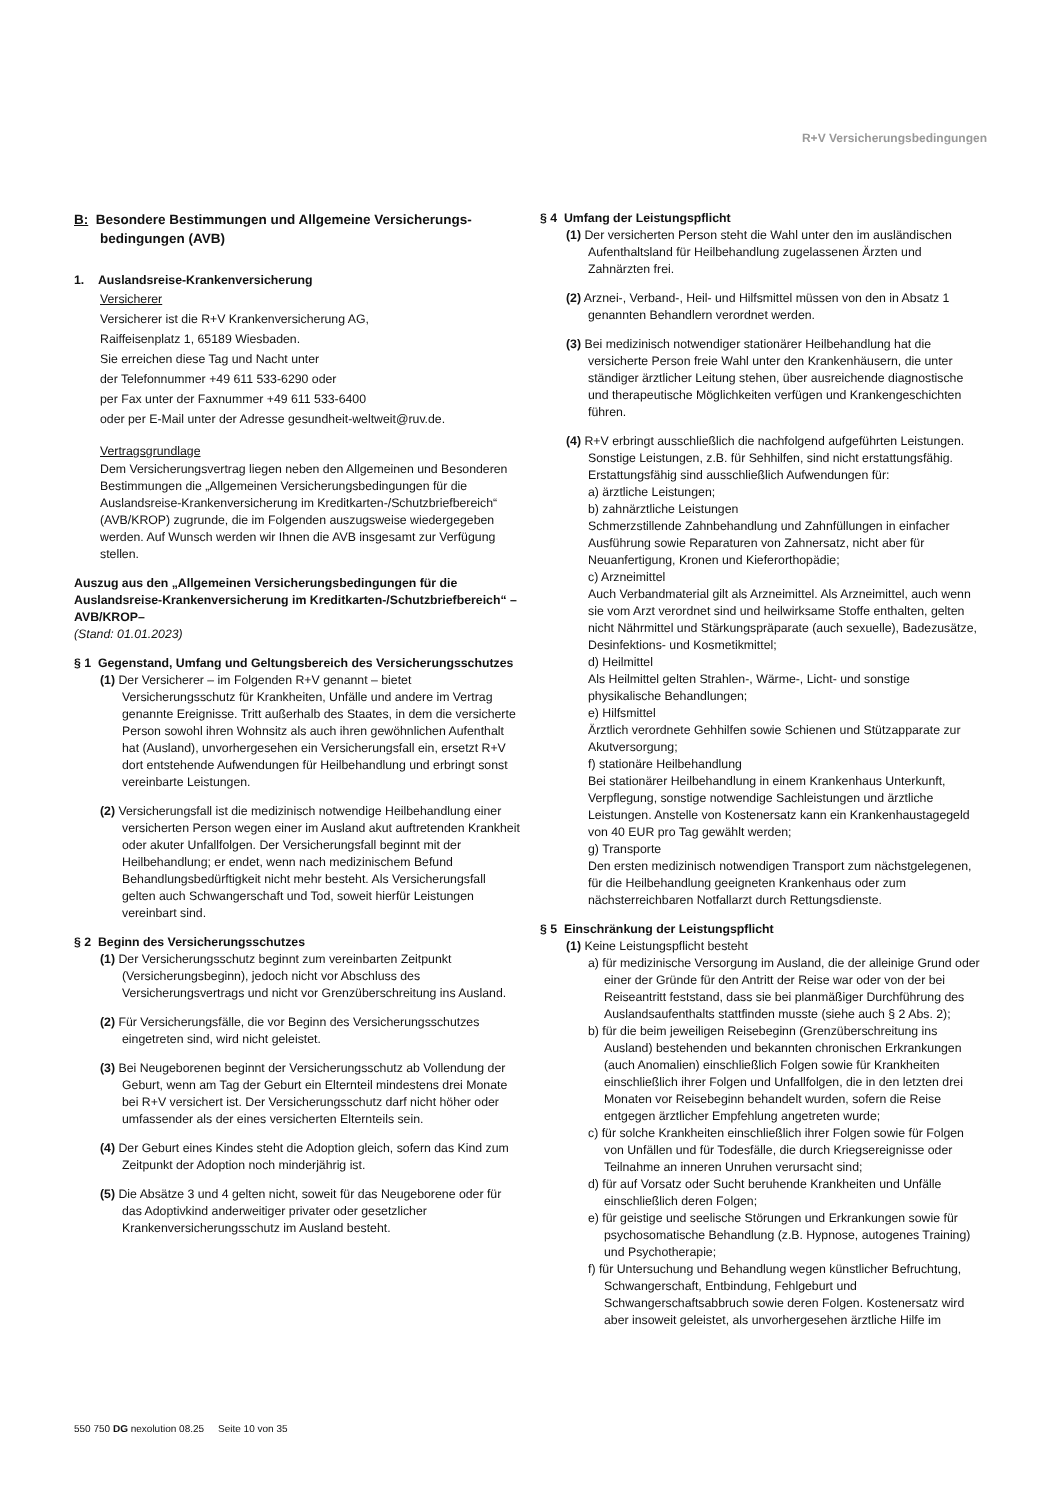R+V Versicherungsbedingungen
B: Besondere Bestimmungen und Allgemeine Versicherungs­bedingungen (AVB)
1. Auslandsreise-Krankenversicherung
Versicherer
Versicherer ist die R+V Krankenversicherung AG,
Raiffeisenplatz 1, 65189 Wiesbaden.
Sie erreichen diese Tag und Nacht unter
der Telefonnummer +49 611 533-6290 oder
per Fax unter der Faxnummer +49 611 533-6400
oder per E-Mail unter der Adresse gesundheit-weltweit@ruv.de.
Vertragsgrundlage
Dem Versicherungsvertrag liegen neben den Allgemeinen und Besonderen Bestimmungen die „Allgemeinen Versicherungsbedingungen für die Auslandsreise-Krankenversicherung im Kreditkarten-/Schutzbriefbereich“ (AVB/KROP) zugrunde, die im Folgenden auszugsweise wiedergegeben werden. Auf Wunsch werden wir Ihnen die AVB insgesamt zur Verfügung stellen.
Auszug aus den „Allgemeinen Versicherungsbedingungen für die Auslandsreise-Krankenversicherung im Kreditkarten-/Schutzbriefbereich“ –AVB/KROP–
(Stand: 01.01.2023)
§ 1 Gegenstand, Umfang und Geltungsbereich des Versicherungs­schutzes
(1) Der Versicherer – im Folgenden R+V genannt – bietet Versicherungsschutz für Krankheiten, Unfälle und andere im Vertrag genannte Ereignisse. Tritt außerhalb des Staates, in dem die versicherte Person sowohl ihren Wohnsitz als auch ihren gewöhnlichen Aufenthalt hat (Ausland), unvorhergesehen ein Versicherungsfall ein, ersetzt R+V dort entstehende Aufwendungen für Heilbehandlung und erbringt sonst vereinbarte Leistungen.
(2) Versicherungsfall ist die medizinisch notwendige Heilbehandlung einer versicherten Person wegen einer im Ausland akut auftretenden Krankheit oder akuter Unfallfolgen. Der Versicherungsfall beginnt mit der Heilbehandlung; er endet, wenn nach medizinischem Befund Behandlungsbedürftigkeit nicht mehr besteht. Als Versicherungsfall gelten auch Schwangerschaft und Tod, soweit hierfür Leistungen vereinbart sind.
§ 2 Beginn des Versicherungsschutzes
(1) Der Versicherungsschutz beginnt zum vereinbarten Zeitpunkt (Versicherungsbeginn), jedoch nicht vor Abschluss des Versicherungsvertrags und nicht vor Grenzüberschreitung ins Ausland.
(2) Für Versicherungsfälle, die vor Beginn des Versicherungsschutzes eingetreten sind, wird nicht geleistet.
(3) Bei Neugeborenen beginnt der Versicherungsschutz ab Vollendung der Geburt, wenn am Tag der Geburt ein Elternteil mindestens drei Monate bei R+V versichert ist. Der Versicherungsschutz darf nicht höher oder umfassender als der eines versicherten Elternteils sein.
(4) Der Geburt eines Kindes steht die Adoption gleich, sofern das Kind zum Zeitpunkt der Adoption noch minderjährig ist.
(5) Die Absätze 3 und 4 gelten nicht, soweit für das Neugeborene oder für das Adoptivkind anderweitiger privater oder gesetzlicher Krankenversicherungsschutz im Ausland besteht.
§ 4 Umfang der Leistungspflicht
(1) Der versicherten Person steht die Wahl unter den im ausländischen Aufenthaltsland für Heilbehandlung zugelassenen Ärzten und Zahnärzten frei.
(2) Arznei-, Verband-, Heil- und Hilfsmittel müssen von den in Absatz 1 genannten Behandlern verordnet werden.
(3) Bei medizinisch notwendiger stationärer Heilbehandlung hat die versicherte Person freie Wahl unter den Krankenhäusern, die unter ständiger ärztlicher Leitung stehen, über ausreichende diagnostische und therapeutische Möglichkeiten verfügen und Krankengeschichten führen.
(4) R+V erbringt ausschließlich die nachfolgend aufgeführten Leistungen. Sonstige Leistungen, z.B. für Sehhilfen, sind nicht erstattungsfähig. Erstattungsfähig sind ausschließlich Aufwendungen für:
a) ärztliche Leistungen;
b) zahnärztliche Leistungen
Schmerzstillende Zahnbehandlung und Zahnfüllungen in einfacher Ausführung sowie Reparaturen von Zahnersatz, nicht aber für Neuanfertigung, Kronen und Kieferorthopädie;
c) Arzneimittel
Auch Verbandmaterial gilt als Arzneimittel. Als Arzneimittel, auch wenn sie vom Arzt verordnet sind und heilwirksame Stoffe enthalten, gelten nicht Nährmittel und Stärkungspräparate (auch sexuelle), Badezusätze, Desinfektions- und Kosmetikmittel;
d) Heilmittel
Als Heilmittel gelten Strahlen-, Wärme-, Licht- und sonstige physikalische Behandlungen;
e) Hilfsmittel
Ärztlich verordnete Gehhilfen sowie Schienen und Stützapparate zur Akutversorgung;
f) stationäre Heilbehandlung
Bei stationärer Heilbehandlung in einem Krankenhaus Unterkunft, Verpflegung, sonstige notwendige Sachleistungen und ärztliche Leistungen. Anstelle von Kostenersatz kann ein Krankenhaustagegeld von 40 EUR pro Tag gewählt werden;
g) Transporte
Den ersten medizinisch notwendigen Transport zum nächstgelegenen, für die Heilbehandlung geeigneten Krankenhaus oder zum nächsterreichbaren Notfallarzt durch Rettungsdienste.
§ 5 Einschränkung der Leistungspflicht
(1) Keine Leistungspflicht besteht
a) für medizinische Versorgung im Ausland, die der alleinige Grund oder einer der Gründe für den Antritt der Reise war oder von der bei Reiseantritt feststand, dass sie bei planmäßiger Durchführung des Auslandsaufenthalts stattfinden musste (siehe auch § 2 Abs. 2);
b) für die beim jeweiligen Reisebeginn (Grenzüberschreitung ins Ausland) bestehenden und bekannten chronischen Erkrankungen (auch Anomalien) einschließlich Folgen sowie für Krankheiten einschließlich ihrer Folgen und Unfallfolgen, die in den letzten drei Monaten vor Reisebeginn behandelt wurden, sofern die Reise entgegen ärztlicher Empfehlung angetreten wurde;
c) für solche Krankheiten einschließlich ihrer Folgen sowie für Folgen von Unfällen und für Todesfälle, die durch Kriegsereignisse oder Teilnahme an inneren Unruhen verursacht sind;
d) für auf Vorsatz oder Sucht beruhende Krankheiten und Unfälle einschließlich deren Folgen;
e) für geistige und seelische Störungen und Erkrankungen sowie für psychosomatische Behandlung (z.B. Hypnose, autogenes Training) und Psychotherapie;
f) für Untersuchung und Behandlung wegen künstlicher Befruchtung, Schwangerschaft, Entbindung, Fehlgeburt und Schwangerschaftsabbruch sowie deren Folgen. Kostenersatz wird aber insoweit geleistet, als unvorhergesehen ärztliche Hilfe im
550 750 DG nexolution 08.25 Seite 10 von 35